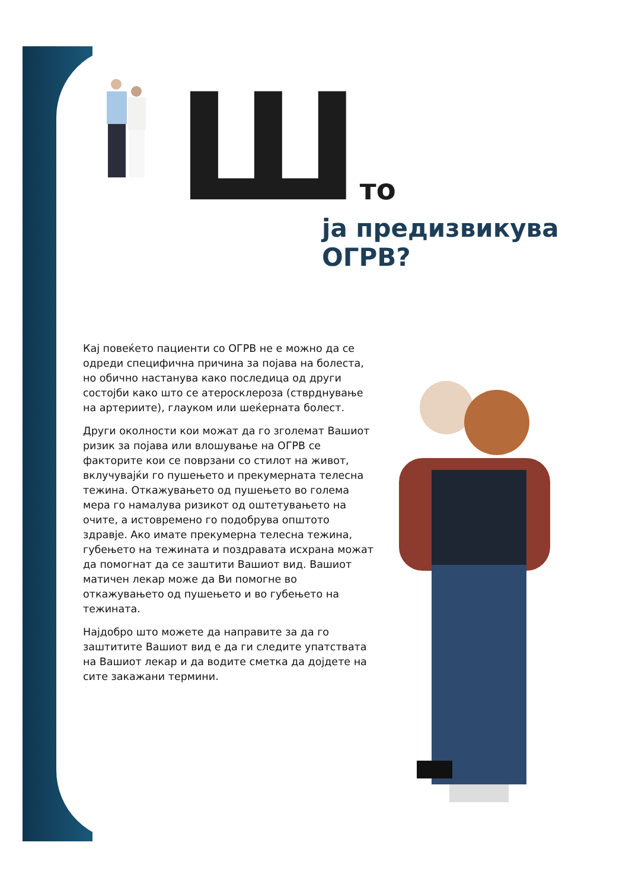Што
ја предизвикува ОГРВ?
Кај повеќето пациенти со ОГРВ не е можно да се одреди специфична причина за појава на болеста, но обично настанува како последица од други состојби како што се атеросклероза (стврднување на артериите), глауком или шеќерната болест.
Други околности кои можат да го зголемат Вашиот ризик за појава или влошување на ОГРВ се факторите кои се поврзани со стилот на живот, вклучувајќи го пушењето и прекумерната телесна тежина. Откажувањето од пушењето во голема мера го намалува ризикот од оштетувањето на очите, а истовремено го подобрува општото здравје. Ако имате прекумерна телесна тежина, губењето на тежината и поздравата исхрана можат да помогнат да се заштити Вашиот вид. Вашиот матичен лекар може да Ви помогне во откажувањето од пушењето и во губењето на тежината.
Најдобро што можете да направите за да го заштитите Вашиот вид е да ги следите упатствата на Вашиот лекар и да водите сметка да дојдете на сите закажани термини.